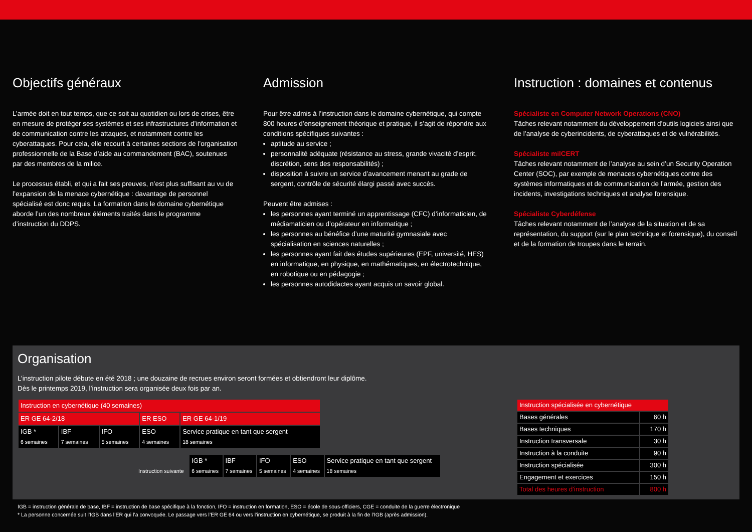Objectifs généraux
L’armée doit en tout temps, que ce soit au quotidien ou lors de crises, être en mesure de protéger ses systèmes et ses infrastructures d’information et de communication contre les attaques, et notamment contre les cyberattaques. Pour cela, elle recourt à certaines sections de l’organisation professionnelle de la Base d’aide au commandement (BAC), soutenues par des membres de la milice.
Le processus établi, et qui a fait ses preuves, n’est plus suffisant au vu de l’expansion de la menace cybernétique : davantage de personnel spécialisé est donc requis. La formation dans le domaine cybernétique aborde l’un des nombreux éléments traités dans le programme d’instruction du DDPS.
Admission
Pour être admis à l’instruction dans le domaine cybernétique, qui compte 800 heures d’enseignement théorique et pratique, il s’agit de répondre aux conditions spécifiques suivantes :
aptitude au service ;
personnalité adéquate (résistance au stress, grande vivacité d’esprit, discrétion, sens des responsabilités) ;
disposition à suivre un service d’avancement menant au grade de sergent, contrôle de sécurité élargi passé avec succès.
Peuvent être admises :
les personnes ayant terminé un apprentissage (CFC) d’informaticien, de médiamaticien ou d’opérateur en informatique ;
les personnes au bénéfice d’une maturité gymnasiale avec spécialisation en sciences naturelles ;
les personnes ayant fait des études supérieures (EPF, université, HES) en informatique, en physique, en mathématiques, en électrotechnique, en robotique ou en pédagogie ;
les personnes autodidactes ayant acquis un savoir global.
Instruction : domaines et contenus
Spécialiste en Computer Network Operations (CNO)
Tâches relevant notamment du développement d’outils logiciels ainsi que de l’analyse de cyberincidents, de cyberattaques et de vulnérabilités.
Spécialiste milCERT
Tâches relevant notamment de l’analyse au sein d’un Security Operation Center (SOC), par exemple de menaces cybernétiques contre des systèmes informatiques et de communication de l’armée, gestion des incidents, investigations techniques et analyse forensique.
Spécialiste Cyberdéfense
Tâches relevant notamment de l’analyse de la situation et de sa représentation, du support (sur le plan technique et forensique), du conseil et de la formation de troupes dans le terrain.
Organisation
L’instruction pilote débute en été 2018 ; une douzaine de recrues environ seront formées et obtiendront leur diplôme.
Dès le printemps 2019, l’instruction sera organisée deux fois par an.
| Instruction en cybernétique (40 semaines) | | | | |
| ER GE 64-2/18 | | | ER ESO | ER GE 64-1/19 |
| IGB * 6 semaines | IBF 7 semaines | IFO 5 semaines | ESO 4 semaines | Service pratique en tant que sergent 18 semaines |
| Instruction suivante | IGB * 6 semaines | IBF 7 semaines | IFO 5 semaines | ESO 4 semaines | Service pratique en tant que sergent 18 semaines |
| Instruction spécialisée en cybernétique | |
| Bases générales | 60 h |
| Bases techniques | 170 h |
| Instruction transversale | 30 h |
| Instruction à la conduite | 90 h |
| Instruction spécialisée | 300 h |
| Engagement et exercices | 150 h |
| Total des heures d’instruction | 800 h |
IGB = instruction générale de base, IBF = instruction de base spécifique à la fonction, IFO = instruction en formation, ESO = école de sous-officiers, CGE = conduite de la guerre électronique
* La personne concernée suit l’IGB dans l’ER qui l’a convoquée. Le passage vers l’ER GE 64 ou vers l’instruction en cybernétique, se produit à la fin de l’IGB (après admission).